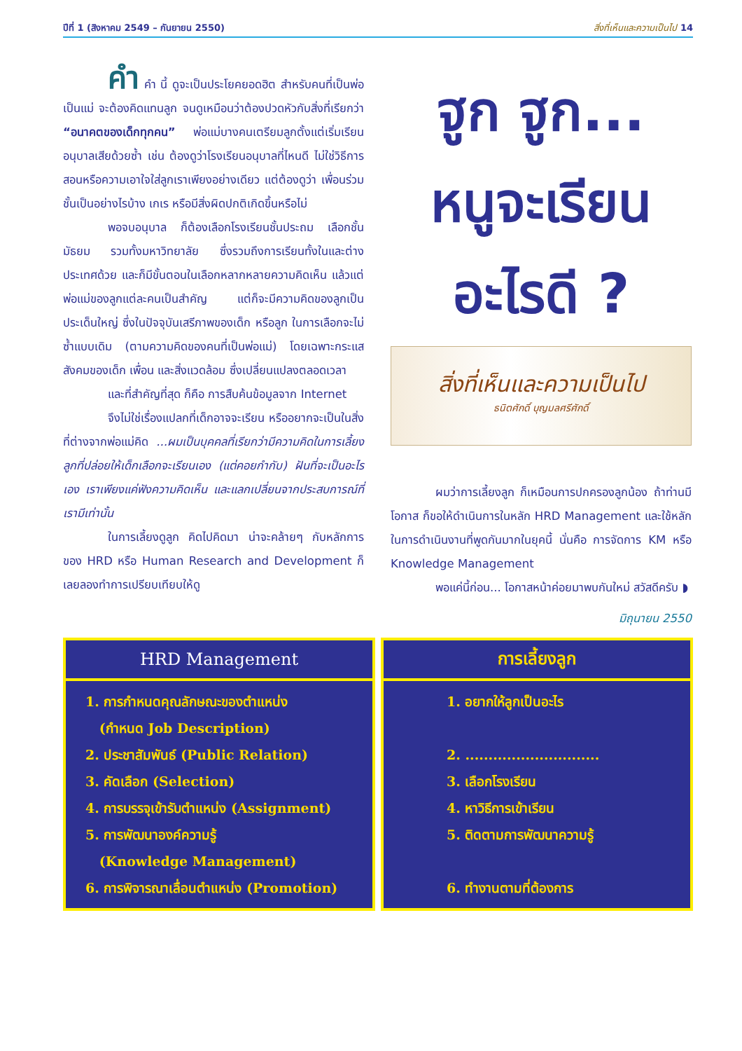ปีที่ 1 (สิงหาคม 2549 – กันยายน 2550) สิ่งที่เห็นและความเป็นไป 14
คำ คำ นี้ ดูจะเป็นประโยคยอดฮิต สำหรับคนที่เป็นพ่อ เป็นแม่ จะต้องคิดแทนลูก จนดูเหมือนว่าต้องปวดหัวกับสิ่งที่เรียกว่า “อนาคตของเด็กทุกคน” พ่อแม่บางคนเตรียมลูกตั้งแต่เริ่มเรียนอนุบาลเสียด้วยซ้ำ เช่น ต้องดูว่าโรงเรียนอนุบาลที่ไหนดี ไม่ใช่วิธีการสอนหรือความเอาใจใส่ลูกเราเพียงอย่างเดียว แต่ต้องดูว่า เพื่อนร่วมชั้นเป็นอย่างไรบ้าง เกเร หรือมีสิ่งผิดปกติเกิดขึ้นหรือไม่
พอจบอนุบาล ก็ต้องเลือกโรงเรียนชั้นประถม เลือกชั้นมัธยม รวมทั้งมหาวิทยาลัย ซึ่งรวมถึงการเรียนทั้งในและต่างประเทศด้วย และก็มีขั้นตอนในเลือกหลากหลายความคิดเห็น แล้วแต่พ่อแม่ของลูกแต่ละคนเป็นสำคัญ แต่ก็จะมีความคิดของลูกเป็นประเด็นใหญ่ ซึ่งในปัจจุบันเสรีภาพของเด็ก หรือลูก ในการเลือกจะไม่ซ้ำแบบเดิม (ตามความคิดของคนที่เป็นพ่อแม่) โดยเฉพาะกระแสสังคมของเด็ก เพื่อน และสิ่งแวดล้อม ซึ่งเปลี่ยนแปลงตลอดเวลา
และที่สำคัญที่สุด ก็คือ การสืบค้นข้อมูลจาก Internet
จึงไม่ใช่เรื่องแปลกที่เด็กอาจจะเรียน หรืออยากจะเป็นในสิ่งที่ต่างจากพ่อแม่คิด ...ผมเป็นบุคคลที่เรียกว่ามีความคิดในการเลี้ยงลูกที่ปล่อยให้เด็กเลือกจะเรียนเอง (แต่คอยกำกับ) ฝันที่จะเป็นอะไรเอง เราเพียงแค่ฟังความคิดเห็น และแลกเปลี่ยนจากประสบการณ์ที่เรามีเท่านั้น
ในการเลี้ยงดูลูก คิดไปคิดมา น่าจะคล้ายๆ กับหลักการของ HRD หรือ Human Research and Development ก็เลยลองทำการเปรียบเทียบให้ดู
ฐูก ฐูก...
หนูจะเรียน
อะไรดี ?
สิ่งที่เห็นและความเป็นไป
ธนิตศักดิ์ บุญมลศรีศักดิ์
ผมว่าการเลี้ยงลูก ก็เหมือนการปกครองลูกน้อง ถ้าท่านมีโอกาส ก็ขอให้ดำเนินการในหลัก HRD Management และใช้หลักในการดำเนินงานที่พูดกันมากในยุคนี้ นั่นคือ การจัดการ KM หรือ Knowledge Management
พอแค่นี้ก่อน... โอกาสหน้าค่อยมาพบกันใหม่ สวัสดีครับ ◗
มิถุนายน 2550
| HRD Management |
| --- |
| 1. การกำหนดคุณลักษณะของตำแหน่ง (กำหนด Job Description) 2. ประชาสัมพันธ์ (Public Relation) 3. คัดเลือก (Selection) 4. การบรรจุเข้ารับตำแหน่ง (Assignment) 5. การพัฒนาองค์ความรู้ (Knowledge Management) 6. การพิจารณาเลื่อนตำแหน่ง (Promotion) |
| การเลี้ยงลูก |
| --- |
| 1. อยากให้ลูกเป็นอะไร 2. ............................. 3. เลือกโรงเรียน 4. หาวิธีการเข้าเรียน 5. ติดตามการพัฒนาความรู้ 6. ทำงานตามที่ต้องการ |